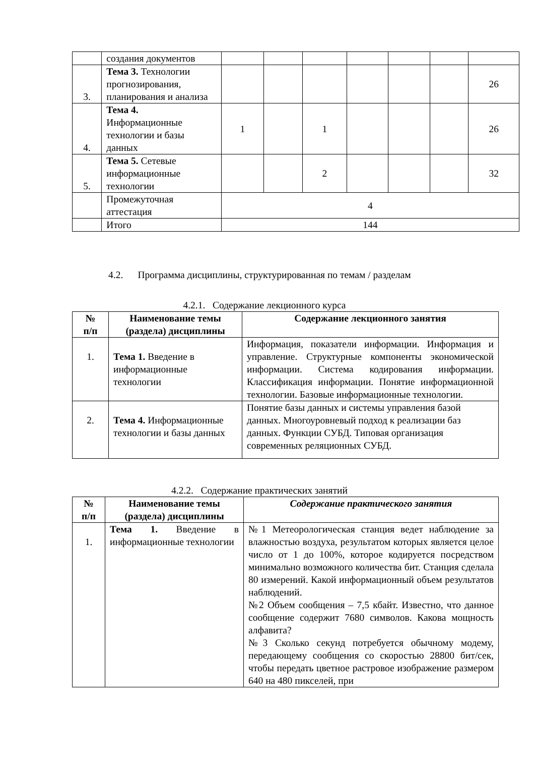| | создания документов | | | | | | | |
| 3. | Тема 3. Технологии прогнозирования, планирования и анализа | | | | | | | 26 |
| 4. | Тема 4. Информационные технологии и базы данных | 1 | | 1 | | | | 26 |
| 5. | Тема 5. Сетевые информационные технологии | | | 2 | | | | 32 |
| | Промежуточная аттестация | 4 | | | | | | |
| | Итого | 144 | | | | | | |
4.2. Программа дисциплины, структурированная по темам / разделам
4.2.1. Содержание лекционного курса
| № п/п | Наименование темы (раздела) дисциплины | Содержание лекционного занятия |
| --- | --- | --- |
| 1. | Тема 1. Введение в информационные технологии | Информация, показатели информации. Информация и управление. Структурные компоненты экономической информации. Система кодирования информации. Классификация информации. Понятие информационной технологии. Базовые информационные технологии. |
| 2. | Тема 4. Информационные технологии и базы данных | Понятие базы данных и системы управления базой данных. Многоуровневый подход к реализации баз данных. Функции СУБД. Типовая организация современных реляционных СУБД. |
4.2.2. Содержание практических занятий
| № п/п | Наименование темы (раздела) дисциплины | Содержание практического занятия |
| --- | --- | --- |
| 1. | Тема 1. Введение в информационные технологии | №1 Метеорологическая станция ведет наблюдение за влажностью воздуха, результатом которых является целое число от 1 до 100%, которое кодируется посредством минимально возможного количества бит. Станция сделала 80 измерений. Какой информационный объем результатов наблюдений. №2 Объем сообщения – 7,5 кбайт. Известно, что данное сообщение содержит 7680 символов. Какова мощность алфавита? №3 Сколько секунд потребуется обычному модему, передающему сообщения со скоростью 28800 бит/сек, чтобы передать цветное растровое изображение размером 640 на 480 пикселей, при |